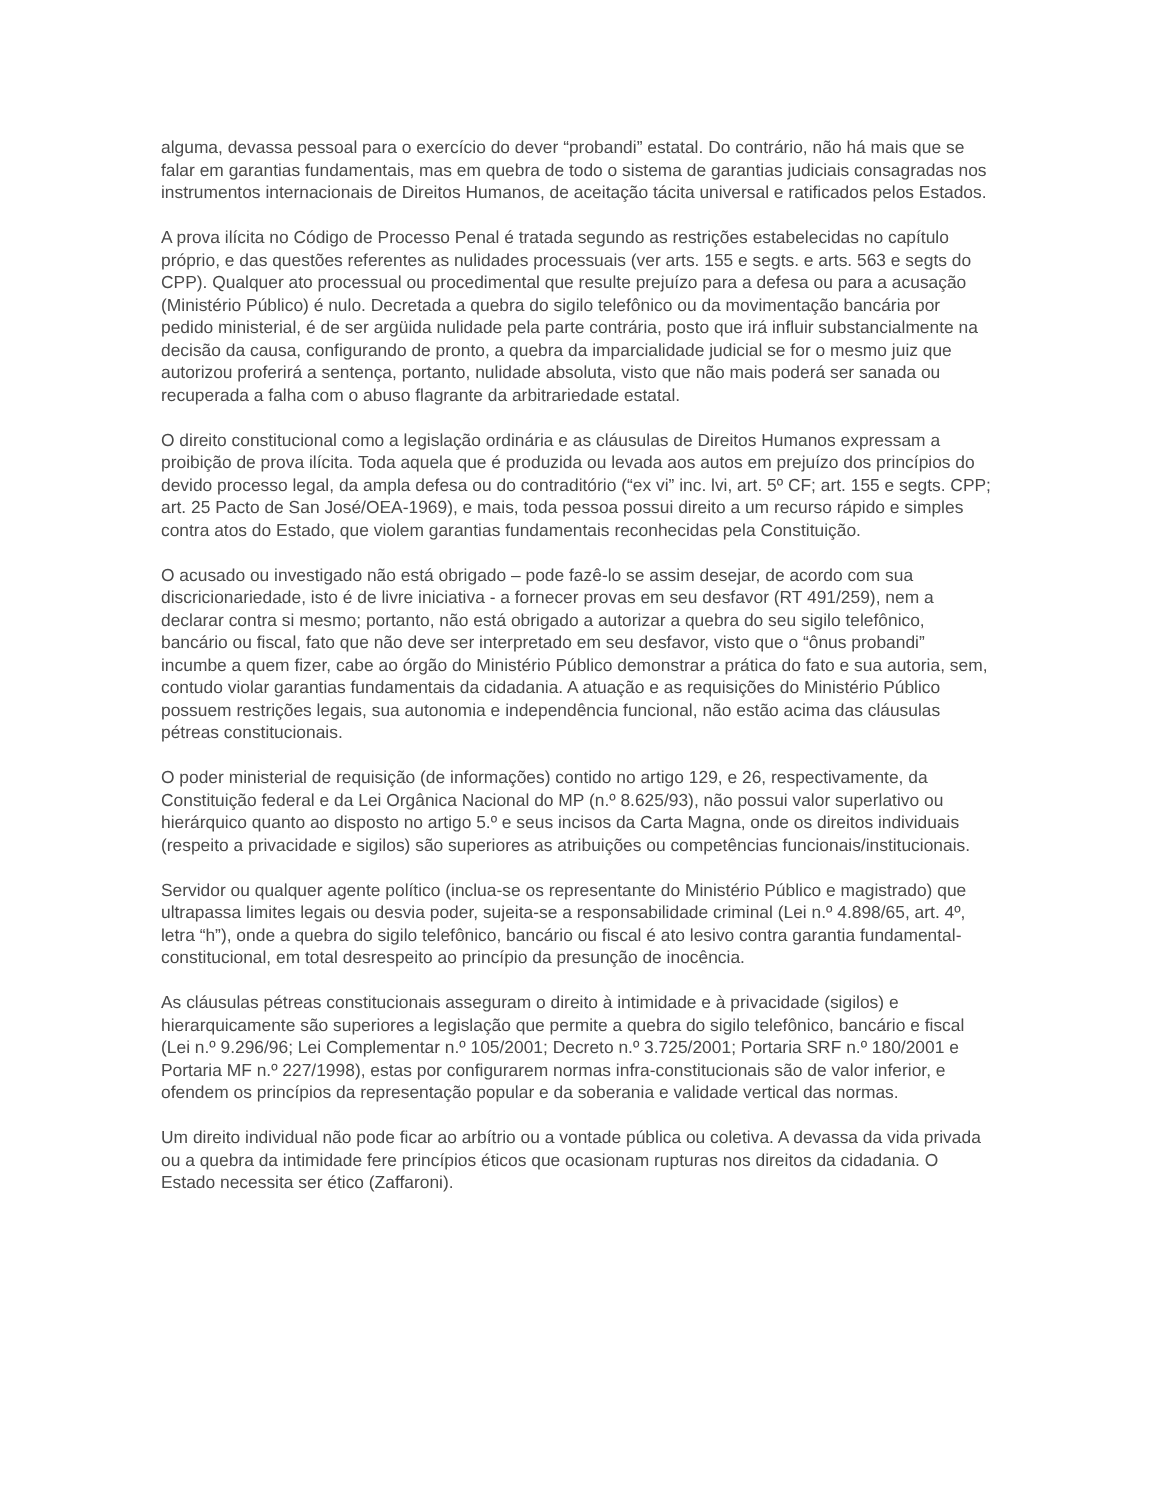alguma, devassa pessoal para o exercício do dever “probandi” estatal. Do contrário, não há mais que se falar em garantias fundamentais, mas em quebra de todo o sistema de garantias judiciais consagradas nos instrumentos internacionais de Direitos Humanos, de aceitação tácita universal e ratificados pelos Estados.
A prova ilícita no Código de Processo Penal é tratada segundo as restrições estabelecidas no capítulo próprio, e das questões referentes as nulidades processuais (ver arts. 155 e segts. e arts. 563 e segts do CPP). Qualquer ato processual ou procedimental que resulte prejuízo para a defesa ou para a acusação (Ministério Público) é nulo. Decretada a quebra do sigilo telefônico ou da movimentação bancária por pedido ministerial, é de ser argüida nulidade pela parte contrária, posto que irá influir substancialmente na decisão da causa, configurando de pronto, a quebra da imparcialidade judicial se for o mesmo juiz que autorizou proferirá a sentença, portanto, nulidade absoluta, visto que não mais poderá ser sanada ou recuperada a falha com o abuso flagrante da arbitrariedade estatal.
O direito constitucional como a legislação ordinária e as cláusulas de Direitos Humanos expressam a proibição de prova ilícita. Toda aquela que é produzida ou levada aos autos em prejuízo dos princípios do devido processo legal, da ampla defesa ou do contraditório (“ex vi” inc. lvi, art. 5º CF; art. 155 e segts. CPP; art. 25 Pacto de San José/OEA-1969), e mais, toda pessoa possui direito a um recurso rápido e simples contra atos do Estado, que violem garantias fundamentais reconhecidas pela Constituição.
O acusado ou investigado não está obrigado – pode fazê-lo se assim desejar, de acordo com sua discricionariedade, isto é de livre iniciativa - a fornecer provas em seu desfavor (RT 491/259), nem a declarar contra si mesmo; portanto, não está obrigado a autorizar a quebra do seu sigilo telefônico, bancário ou fiscal, fato que não deve ser interpretado em seu desfavor, visto que o “ônus probandi” incumbe a quem fizer, cabe ao órgão do Ministério Público demonstrar a prática do fato e sua autoria, sem, contudo violar garantias fundamentais da cidadania. A atuação e as requisições do Ministério Público possuem restrições legais, sua autonomia e independência funcional, não estão acima das cláusulas pétreas constitucionais.
O poder ministerial de requisição (de informações) contido no artigo 129, e 26, respectivamente, da Constituição federal e da Lei Orgânica Nacional do MP (n.º 8.625/93), não possui valor superlativo ou hierárquico quanto ao disposto no artigo 5.º e seus incisos da Carta Magna, onde os direitos individuais (respeito a privacidade e sigilos) são superiores as atribuições ou competências funcionais/institucionais.
Servidor ou qualquer agente político (inclua-se os representante do Ministério Público e magistrado) que ultrapassa limites legais ou desvia poder, sujeita-se a responsabilidade criminal (Lei n.º 4.898/65, art. 4º, letra “h”), onde a quebra do sigilo telefônico, bancário ou fiscal é ato lesivo contra garantia fundamental-constitucional, em total desrespeito ao princípio da presunção de inocência.
As cláusulas pétreas constitucionais asseguram o direito à intimidade e à privacidade (sigilos) e hierarquicamente são superiores a legislação que permite a quebra do sigilo telefônico, bancário e fiscal (Lei n.º 9.296/96; Lei Complementar n.º 105/2001; Decreto n.º 3.725/2001; Portaria SRF n.º 180/2001 e Portaria MF n.º 227/1998), estas por configurarem normas infra-constitucionais são de valor inferior, e ofendem os princípios da representação popular e da soberania e validade vertical das normas.
Um direito individual não pode ficar ao arbítrio ou a vontade pública ou coletiva. A devassa da vida privada ou a quebra da intimidade fere princípios éticos que ocasionam rupturas nos direitos da cidadania. O Estado necessita ser ético (Zaffaroni).